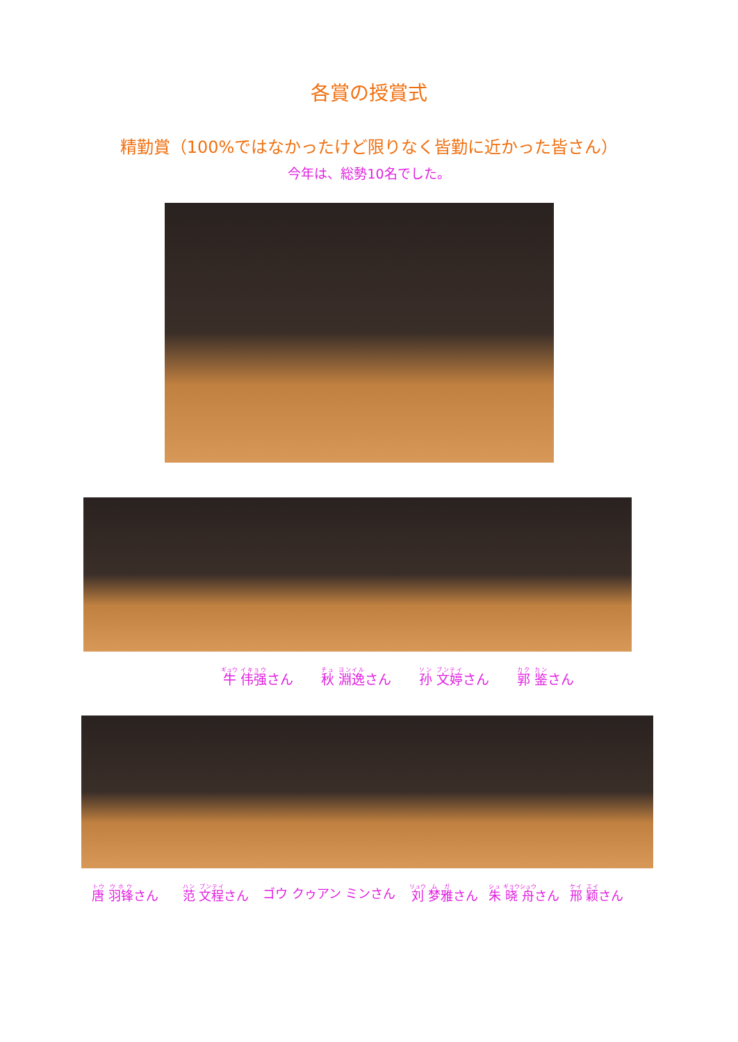各賞の授賞式
精勤賞（100%ではなかったけど限りなく皆勤に近かった皆さん）
今年は、総勢10名でした。
牛 伟强さん 秋 淵逸さん 孙 文婷さん 郭 鉴さん
唐 羽锋さん 范 文程さん ゴウ クゥアン ミンさん 刘 梦雅さん 朱 晓舟さん 邢 颖さん